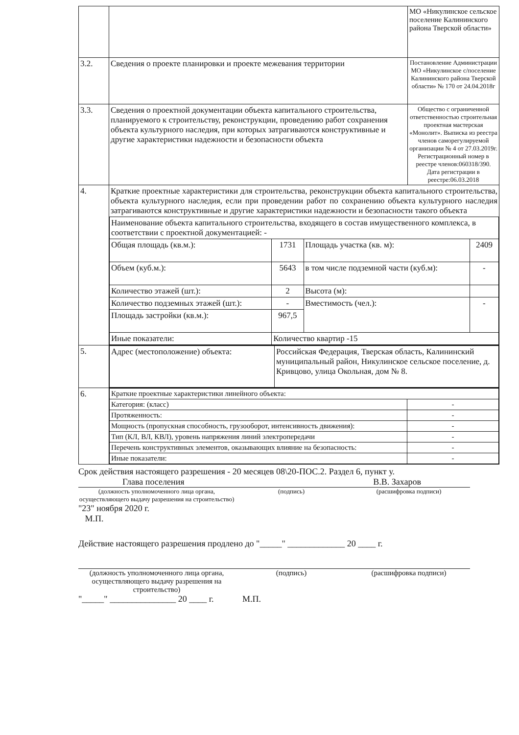| | | МО «Никулинское сельское поселение Калининского района Тверской области» |
| 3.2. | Сведения о проекте планировки и проекте межевания территории | Постановление Администрации МО «Никулинское с/поселение Калининского района Тверской области» № 170 от 24.04.2018г |
| 3.3. | Сведения о проектной документации объекта капитального строительства, планируемого к строительству, реконструкции, проведению работ сохранения объекта культурного наследия, при которых затрагиваются конструктивные и другие характеристики надежности и безопасности объекта | Общество с ограниченной ответственностью строительная проектная мастерская «Монолит». Выписка из реестра членов саморегулируемой организации № 4 от 27.03.2019г. Регистрационный номер в реестре членов:060318/390. Дата регистрации в реестре:06.03.2018 |
| 4. | Краткие проектные характеристики для строительства, реконструкции объекта капитального строительства, объекта культурного наследия, если при проведении работ по сохранению объекта культурного наследия затрагиваются конструктивные и другие характеристики надежности и безопасности такого объекта / Наименование объекта капитального строительства, входящего в состав имущественного комплекса, в соответствии с проектной документацией: - / / / / / Общая площадь (кв.м.): / 1731 / Площадь участка (кв. м): / 2409 / / Объем (куб.м.): / 5643 / в том числе подземной части (куб.м): / - / / Количество этажей (шт.): / 2 / Высота (м): / / / Количество подземных этажей (шт.): / - / Вместимость (чел.): / - / / Площадь застройки (кв.м.): / 967,5 / / / / Иные показатели: / Количество квартир -15 / / / | |
| 5. | / Адрес (местоположение) объекта: / Российская Федерация, Тверская область, Калининский муниципальный район, Никулинское сельское поселение, д. Кривцово, улица Окольная, дом № 8. / | |
| 6. | / Краткие проектные характеристики линейного объекта: / / / Категория: (класс) / - / / Протяженность: / - / / Мощность (пропускная способность, грузооборот, интенсивность движения): / - / / Тип (КЛ, ВЛ, КВЛ), уровень напряжения линий электропередачи / - / / Перечень конструктивных элементов, оказывающих влияние на безопасность: / - / / Иные показатели: / - / | |
Срок действия настоящего разрешения - 20 месяцев 08\20-ПОС.2. Раздел 6, пункт у.
Глава поселения В.В. Захаров
(должность уполномоченного лица органа, осуществляющего выдачу разрешения на строительство)
(подпись) (расшифровка подписи)
"23" ноября 2020 г.
М.П.
Действие настоящего разрешения продлено до "_____" _____________ 20 ____ г.
(должность уполномоченного лица органа, осуществляющего выдачу разрешения на строительство)
(подпись) (расшифровка подписи)
"_____" _______________ 20 ____ г. М.П.